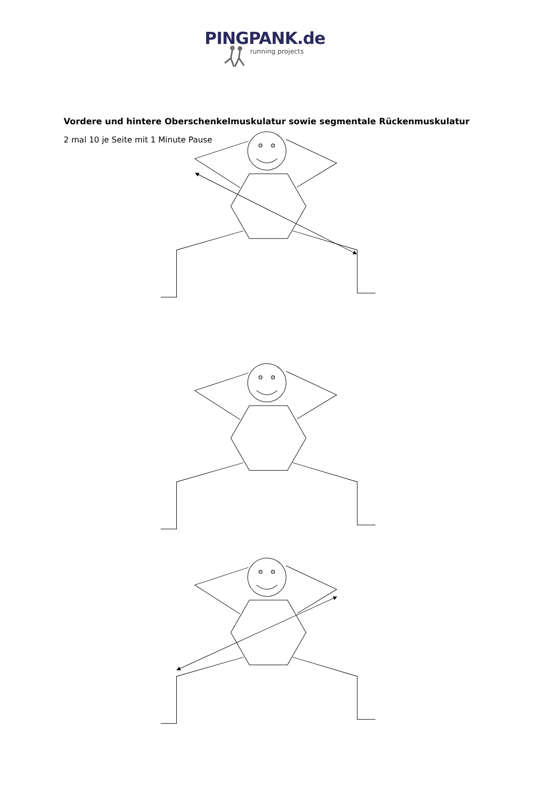PINGPANK.de
running projects
Vordere und hintere Oberschenkelmuskulatur sowie segmentale Rückenmuskulatur
2 mal 10 je Seite mit 1 Minute Pause